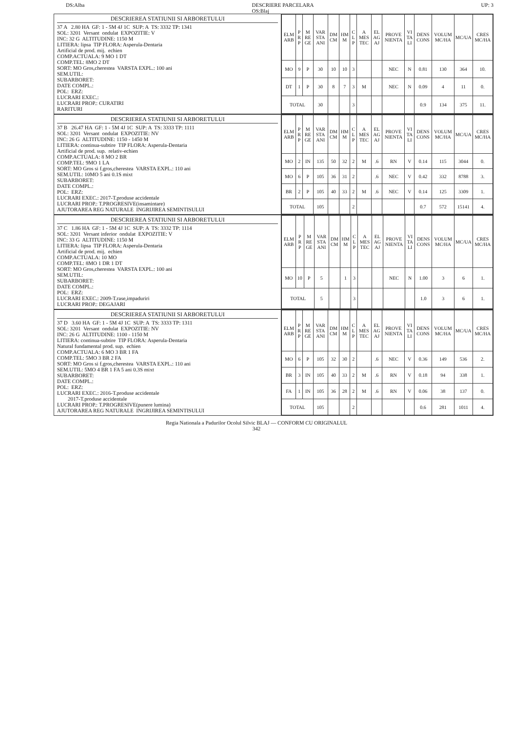DS:Alba DESCRIERE PARCELARA
OS:Blaj UP: 3
DESCRIEREA STATIUNII SI ARBORETULUI
37 A 2.80 HA GF: 1 - 5M 4J 1C SUP: A TS: 3332 TP: 1341 SOL: 3201 Versant ondulat EXPOZITIE: V INC: 32 G ALTITUDINE: 1150 M LITIERA: lipsa TIP FLORA: Asperula-Dentaria Artificial de prod. mij. echien COMP.ACTUALA: 9 MO 1 DT COMP.TEL: 8MO 2 DT SORT: MO Gros,cherestea VARSTA EXPL.: 100 ani SEM.UTIL: SUBARBORET: DATE COMPL.: POL: ERZ: LUCRARI EXEC.: LUCRARI PROP.: CURATIRI RARITURI
| ELM ARB | P R P | M RE GE | VAR STA ANI | DM CM | HM M | C L P | A MES TEC | EL AG AJ | PROVE NIENTA | VI TA LI | DENS CONS | VOLUM MC/HA | MC/UA | CRES MC/HA |
| --- | --- | --- | --- | --- | --- | --- | --- | --- | --- | --- | --- | --- | --- | --- |
| MO | 9 | P | 30 | 10 | 10 | 3 | | | NEC | N | 0.81 | 130 | 364 | 10. |
| DT | 1 | P | 30 | 8 | 7 | 3 | M | | NEC | N | 0.09 | 4 | 11 | 0. |
| TOTAL | | | 30 | | | 3 | | | | | 0.9 | 134 | 375 | 11. |
DESCRIEREA STATIUNII SI ARBORETULUI
37 B 26.47 HA GF: 1 - 5M 4J 1C SUP: A TS: 3333 TP: 1111 SOL: 3201 Versant ondulat EXPOZITIE: NV INC: 26 G ALTITUDINE: 1150 - 1450 M LITIERA: continua-subtire TIP FLORA: Asperula-Dentaria Artificial de prod. sup. relativ-echien COMP.ACTUALA: 8 MO 2 BR COMP.TEL: 9MO 1 LA SORT: MO Gros si f.gros,cherestea VARSTA EXPL.: 110 ani SEM.UTIL: 10MO 5 ani 0.1S mixt SUBARBORET: DATE COMPL.: POL: ERZ: LUCRARI EXEC.: 2017-T.produse accidentale LUCRARI PROP.: T.PROGRESIVE(insamintare) AJUTORAREA REG NATURALE INGRIJIREA SEMINTISULUI
| ELM ARB | P R P | M RE GE | VAR STA ANI | DM CM | HM M | C L P | A MES TEC | EL AG AJ | PROVE NIENTA | VI TA LI | DENS CONS | VOLUM MC/HA | MC/UA | CRES MC/HA |
| --- | --- | --- | --- | --- | --- | --- | --- | --- | --- | --- | --- | --- | --- | --- |
| MO | 2 | IN | 135 | 50 | 32 | 2 | M | .6 | RN | V | 0.14 | 115 | 3044 | 0. |
| MO | 6 | P | 105 | 36 | 31 | 2 | | .6 | NEC | V | 0.42 | 332 | 8788 | 3. |
| BR | 2 | P | 105 | 40 | 33 | 2 | M | .6 | NEC | V | 0.14 | 125 | 3309 | 1. |
| TOTAL | | | 105 | | | 2 | | | | | 0.7 | 572 | 15141 | 4. |
DESCRIEREA STATIUNII SI ARBORETULUI
37 C 1.86 HA GF: 1 - 5M 4J 1C SUP: A TS: 3332 TP: 1114 SOL: 3201 Versant inferior ondulat EXPOZITIE: V INC: 33 G ALTITUDINE: 1150 M LITIERA: lipsa TIP FLORA: Asperula-Dentaria Artificial de prod. mij. echien COMP.ACTUALA: 10 MO COMP.TEL: 8MO 1 DR 1 DT SORT: MO Gros,cherestea VARSTA EXPL.: 100 ani SEM.UTIL: SUBARBORET: DATE COMPL.: POL: ERZ: LUCRARI EXEC.: 2009-T.rase,impaduriri LUCRARI PROP.: DEGAJARI
| ELM ARB | P R P | M RE GE | VAR STA ANI | DM CM | HM M | C L P | A MES TEC | EL AG AJ | PROVE NIENTA | VI TA LI | DENS CONS | VOLUM MC/HA | MC/UA | CRES MC/HA |
| --- | --- | --- | --- | --- | --- | --- | --- | --- | --- | --- | --- | --- | --- | --- |
| MO | 10 | P | 5 | | 1 | 3 | | | NEC | N | 1.00 | 3 | 6 | 1. |
| TOTAL | | | 5 | | | 3 | | | | | 1.0 | 3 | 6 | 1. |
DESCRIEREA STATIUNII SI ARBORETULUI
37 D 3.60 HA GF: 1 - 5M 4J 1C SUP: A TS: 3333 TP: 1311 SOL: 3201 Versant ondulat EXPOZITIE: NV INC: 26 G ALTITUDINE: 1100 - 1150 M LITIERA: continua-subtire TIP FLORA: Asperula-Dentaria Natural fundamental prod. sup. echien COMP.ACTUALA: 6 MO 3 BR 1 FA COMP.TEL: 5MO 3 BR 2 FA SORT: MO Gros si f.gros,cherestea VARSTA EXPL.: 110 ani SEM.UTIL: 5MO 4 BR 1 FA 5 ani 0.3S mixt SUBARBORET: DATE COMPL.: POL: ERZ: LUCRARI EXEC.: 2016-T.produse accidentale 2017-T.produse accidentale LUCRARI PROP.: T.PROGRESIVE(punere lumina) AJUTORAREA REG NATURALE INGRIJIREA SEMINTISULUI
| ELM ARB | P R P | M RE GE | VAR STA ANI | DM CM | HM M | C L P | A MES TEC | EL AG AJ | PROVE NIENTA | VI TA LI | DENS CONS | VOLUM MC/HA | MC/UA | CRES MC/HA |
| --- | --- | --- | --- | --- | --- | --- | --- | --- | --- | --- | --- | --- | --- | --- |
| MO | 6 | P | 105 | 32 | 30 | 2 | | .6 | NEC | V | 0.36 | 149 | 536 | 2. |
| BR | 3 | IN | 105 | 40 | 33 | 2 | M | .6 | RN | V | 0.18 | 94 | 338 | 1. |
| FA | 1 | IN | 105 | 36 | 28 | 2 | M | .6 | RN | V | 0.06 | 38 | 137 | 0. |
| TOTAL | | | 105 | | | 2 | | | | | 0.6 | 281 | 1011 | 4. |
Regia Nationala a Padurilor Ocolul Silvic BLAJ — CONFORM CU ORIGINALUL
342